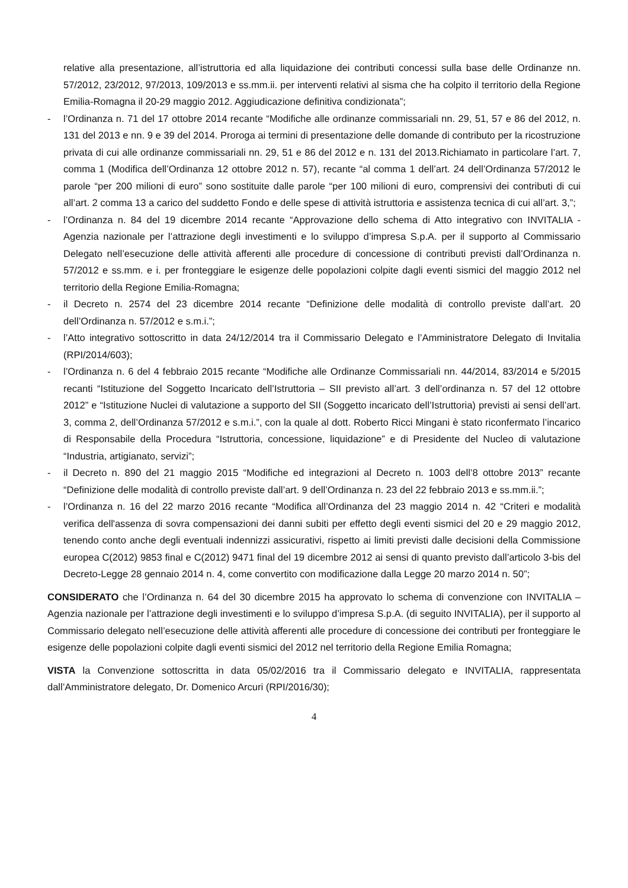relative alla presentazione, all’istruttoria ed alla liquidazione dei contributi concessi sulla base delle Ordinanze nn. 57/2012, 23/2012, 97/2013, 109/2013 e ss.mm.ii. per interventi relativi al sisma che ha colpito il territorio della Regione Emilia-Romagna il 20-29 maggio 2012. Aggiudicazione definitiva condizionata”;
- l’Ordinanza n. 71 del 17 ottobre 2014 recante “Modifiche alle ordinanze commissariali nn. 29, 51, 57 e 86 del 2012, n. 131 del 2013 e nn. 9 e 39 del 2014. Proroga ai termini di presentazione delle domande di contributo per la ricostruzione privata di cui alle ordinanze commissariali nn. 29, 51 e 86 del 2012 e n. 131 del 2013.Richiamato in particolare l’art. 7, comma 1 (Modifica dell’Ordinanza 12 ottobre 2012 n. 57), recante “al comma 1 dell’art. 24 dell’Ordinanza 57/2012 le parole “per 200 milioni di euro” sono sostituite dalle parole “per 100 milioni di euro, comprensivi dei contributi di cui all’art. 2 comma 13 a carico del suddetto Fondo e delle spese di attività istruttoria e assistenza tecnica di cui all’art. 3,”;
- l’Ordinanza n. 84 del 19 dicembre 2014 recante “Approvazione dello schema di Atto integrativo con INVITALIA - Agenzia nazionale per l’attrazione degli investimenti e lo sviluppo d’impresa S.p.A. per il supporto al Commissario Delegato nell’esecuzione delle attività afferenti alle procedure di concessione di contributi previsti dall’Ordinanza n. 57/2012 e ss.mm. e i. per fronteggiare le esigenze delle popolazioni colpite dagli eventi sismici del maggio 2012 nel territorio della Regione Emilia-Romagna;
- il Decreto n. 2574 del 23 dicembre 2014 recante “Definizione delle modalità di controllo previste dall’art. 20 dell’Ordinanza n. 57/2012 e s.m.i.”;
- l’Atto integrativo sottoscritto in data 24/12/2014 tra il Commissario Delegato e l’Amministratore Delegato di Invitalia (RPI/2014/603);
- l’Ordinanza n. 6 del 4 febbraio 2015 recante “Modifiche alle Ordinanze Commissariali nn. 44/2014, 83/2014 e 5/2015 recanti “Istituzione del Soggetto Incaricato dell’Istruttoria – SII previsto all’art. 3 dell’ordinanza n. 57 del 12 ottobre 2012” e “Istituzione Nuclei di valutazione a supporto del SII (Soggetto incaricato dell’Istruttoria) previsti ai sensi dell’art. 3, comma 2, dell’Ordinanza 57/2012 e s.m.i.”, con la quale al dott. Roberto Ricci Mingani è stato riconfermato l’incarico di Responsabile della Procedura “Istruttoria, concessione, liquidazione” e di Presidente del Nucleo di valutazione “Industria, artigianato, servizi”;
- il Decreto n. 890 del 21 maggio 2015 “Modifiche ed integrazioni al Decreto n. 1003 dell’8 ottobre 2013” recante “Definizione delle modalità di controllo previste dall’art. 9 dell’Ordinanza n. 23 del 22 febbraio 2013 e ss.mm.ii.”;
- l’Ordinanza n. 16 del 22 marzo 2016 recante “Modifica all’Ordinanza del 23 maggio 2014 n. 42 “Criteri e modalità verifica dell'assenza di sovra compensazioni dei danni subiti per effetto degli eventi sismici del 20 e 29 maggio 2012, tenendo conto anche degli eventuali indennizzi assicurativi, rispetto ai limiti previsti dalle decisioni della Commissione europea C(2012) 9853 final e C(2012) 9471 final del 19 dicembre 2012 ai sensi di quanto previsto dall’articolo 3-bis del Decreto-Legge 28 gennaio 2014 n. 4, come convertito con modificazione dalla Legge 20 marzo 2014 n. 50”;
CONSIDERATO che l’Ordinanza n. 64 del 30 dicembre 2015 ha approvato lo schema di convenzione con INVITALIA – Agenzia nazionale per l’attrazione degli investimenti e lo sviluppo d’impresa S.p.A. (di seguito INVITALIA), per il supporto al Commissario delegato nell’esecuzione delle attività afferenti alle procedure di concessione dei contributi per fronteggiare le esigenze delle popolazioni colpite dagli eventi sismici del 2012 nel territorio della Regione Emilia Romagna;
VISTA la Convenzione sottoscritta in data 05/02/2016 tra il Commissario delegato e INVITALIA, rappresentata dall’Amministratore delegato, Dr. Domenico Arcuri (RPI/2016/30);
4